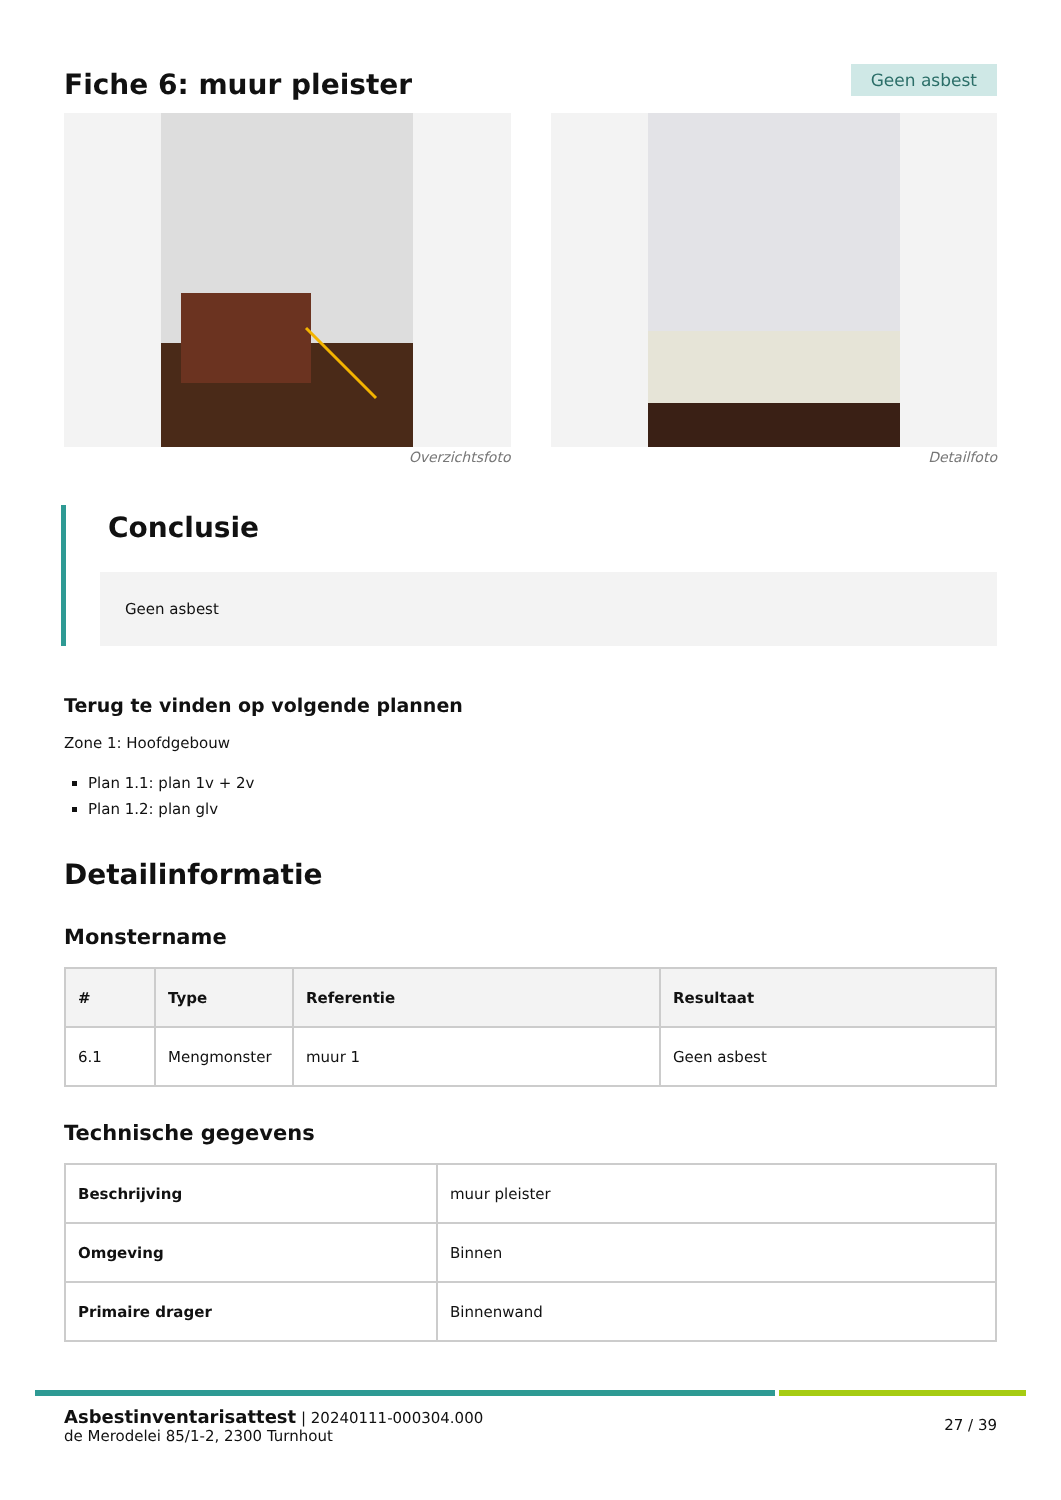Fiche 6: muur pleister
Geen asbest
Overzichtsfoto Detailfoto
Conclusie
Geen asbest
Terug te vinden op volgende plannen
Zone 1: Hoofdgebouw
Plan 1.1: plan 1v + 2v
Plan 1.2: plan glv
Detailinformatie
Monstername
| # | Type | Referentie | Resultaat |
| --- | --- | --- | --- |
| 6.1 | Mengmonster | muur 1 | Geen asbest |
Technische gegevens
| Beschrijving | muur pleister |
| Omgeving | Binnen |
| Primaire drager | Binnenwand |
Asbestinventarisattest | 20240111-000304.000
de Merodelei 85/1-2, 2300 Turnhout
27 / 39